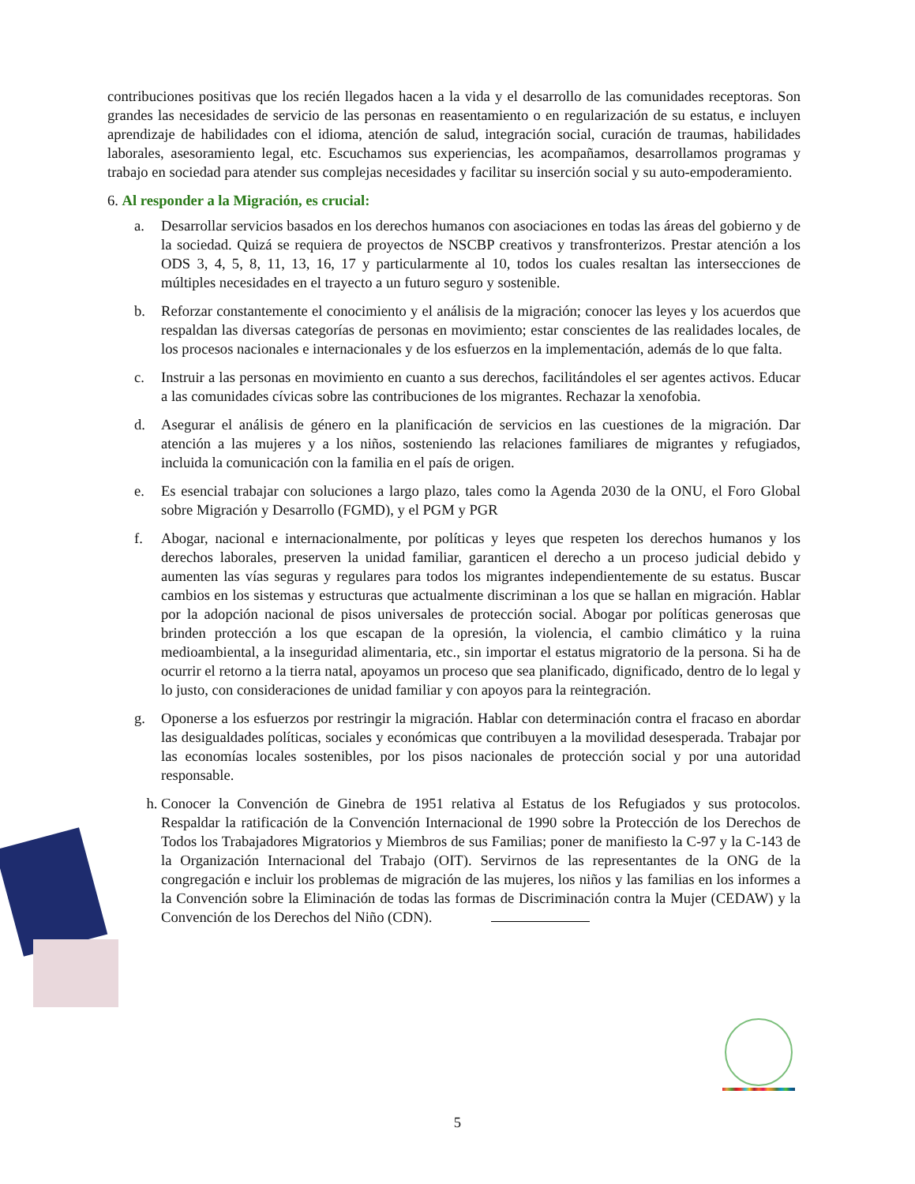contribuciones positivas que los recién llegados hacen a la vida y el desarrollo de las comunidades receptoras. Son grandes las necesidades de servicio de las personas en reasentamiento o en regularización de su estatus, e incluyen aprendizaje de habilidades con el idioma, atención de salud, integración social, curación de traumas, habilidades laborales, asesoramiento legal, etc. Escuchamos sus experiencias, les acompañamos, desarrollamos programas y trabajo en sociedad para atender sus complejas necesidades y facilitar su inserción social y su auto-empoderamiento.
6. Al responder a la Migración, es crucial:
a. Desarrollar servicios basados en los derechos humanos con asociaciones en todas las áreas del gobierno y de la sociedad. Quizá se requiera de proyectos de NSCBP creativos y transfronterizos. Prestar atención a los ODS 3, 4, 5, 8, 11, 13, 16, 17 y particularmente al 10, todos los cuales resaltan las intersecciones de múltiples necesidades en el trayecto a un futuro seguro y sostenible.
b. Reforzar constantemente el conocimiento y el análisis de la migración; conocer las leyes y los acuerdos que respaldan las diversas categorías de personas en movimiento; estar conscientes de las realidades locales, de los procesos nacionales e internacionales y de los esfuerzos en la implementación, además de lo que falta.
c. Instruir a las personas en movimiento en cuanto a sus derechos, facilitándoles el ser agentes activos. Educar a las comunidades cívicas sobre las contribuciones de los migrantes. Rechazar la xenofobia.
d. Asegurar el análisis de género en la planificación de servicios en las cuestiones de la migración. Dar atención a las mujeres y a los niños, sosteniendo las relaciones familiares de migrantes y refugiados, incluida la comunicación con la familia en el país de origen.
e. Es esencial trabajar con soluciones a largo plazo, tales como la Agenda 2030 de la ONU, el Foro Global sobre Migración y Desarrollo (FGMD), y el PGM y PGR
f. Abogar, nacional e internacionalmente, por políticas y leyes que respeten los derechos humanos y los derechos laborales, preserven la unidad familiar, garanticen el derecho a un proceso judicial debido y aumenten las vías seguras y regulares para todos los migrantes independientemente de su estatus. Buscar cambios en los sistemas y estructuras que actualmente discriminan a los que se hallan en migración. Hablar por la adopción nacional de pisos universales de protección social. Abogar por políticas generosas que brinden protección a los que escapan de la opresión, la violencia, el cambio climático y la ruina medioambiental, a la inseguridad alimentaria, etc., sin importar el estatus migratorio de la persona. Si ha de ocurrir el retorno a la tierra natal, apoyamos un proceso que sea planificado, dignificado, dentro de lo legal y lo justo, con consideraciones de unidad familiar y con apoyos para la reintegración.
g. Oponerse a los esfuerzos por restringir la migración. Hablar con determinación contra el fracaso en abordar las desigualdades políticas, sociales y económicas que contribuyen a la movilidad desesperada. Trabajar por las economías locales sostenibles, por los pisos nacionales de protección social y por una autoridad responsable.
h. Conocer la Convención de Ginebra de 1951 relativa al Estatus de los Refugiados y sus protocolos. Respaldar la ratificación de la Convención Internacional de 1990 sobre la Protección de los Derechos de Todos los Trabajadores Migratorios y Miembros de sus Familias; poner de manifiesto la C-97 y la C-143 de la Organización Internacional del Trabajo (OIT). Servirnos de las representantes de la ONG de la congregación e incluir los problemas de migración de las mujeres, los niños y las familias en los informes a la Convención sobre la Eliminación de todas las formas de Discriminación contra la Mujer (CEDAW) y la Convención de los Derechos del Niño (CDN).
5